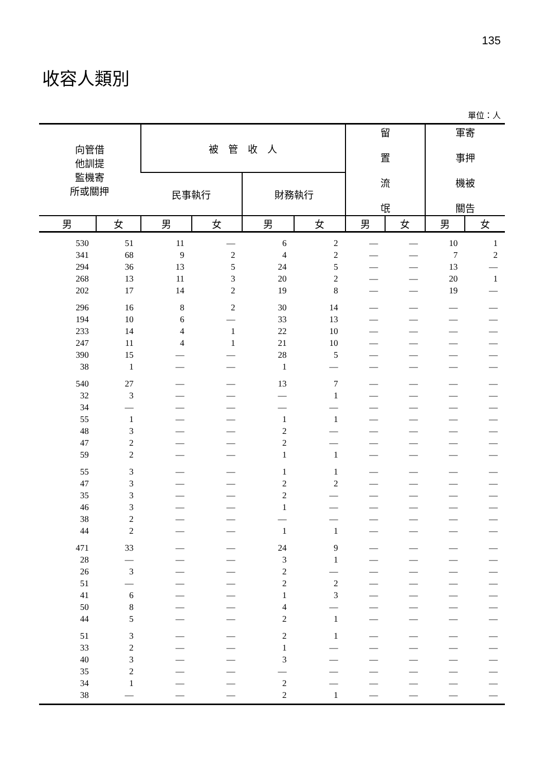135
收容人類別
單位：人
| 向管借 他訓提 監機寄 所或關押 | | 被 管 收 人 | | | | 留 置 流 氓 | | 軍寄 事押 機被 關告 | |
| --- | --- | --- | --- | --- | --- | --- | --- | --- | --- |
| | | 民事執行 | | 財務執行 | | | | | |
| 男 | 女 | 男 | 女 | 男 | 女 | 男 | 女 | 男 | 女 |
| 530 | 51 | 11 | — | 6 | 2 | — | — | 10 | 1 |
| 341 | 68 | 9 | 2 | 4 | 2 | — | — | 7 | 2 |
| 294 | 36 | 13 | 5 | 24 | 5 | — | — | 13 | — |
| 268 | 13 | 11 | 3 | 20 | 2 | — | — | 20 | 1 |
| 202 | 17 | 14 | 2 | 19 | 8 | — | — | 19 | — |
| 296 | 16 | 8 | 2 | 30 | 14 | — | — | — | — |
| 194 | 10 | 6 | — | 33 | 13 | — | — | — | — |
| 233 | 14 | 4 | 1 | 22 | 10 | — | — | — | — |
| 247 | 11 | 4 | 1 | 21 | 10 | — | — | — | — |
| 390 | 15 | — | — | 28 | 5 | — | — | — | — |
| 38 | 1 | — | — | 1 | — | — | — | — | — |
| 540 | 27 | — | — | 13 | 7 | — | — | — | — |
| 32 | 3 | — | — | — | 1 | — | — | — | — |
| 34 | — | — | — | — | — | — | — | — | — |
| 55 | 1 | — | — | 1 | 1 | — | — | — | — |
| 48 | 3 | — | — | 2 | — | — | — | — | — |
| 47 | 2 | — | — | 2 | — | — | — | — | — |
| 59 | 2 | — | — | 1 | 1 | — | — | — | — |
| 55 | 3 | — | — | 1 | 1 | — | — | — | — |
| 47 | 3 | — | — | 2 | 2 | — | — | — | — |
| 35 | 3 | — | — | 2 | — | — | — | — | — |
| 46 | 3 | — | — | 1 | — | — | — | — | — |
| 38 | 2 | — | — | — | — | — | — | — | — |
| 44 | 2 | — | — | 1 | 1 | — | — | — | — |
| 471 | 33 | — | — | 24 | 9 | — | — | — | — |
| 28 | — | — | — | 3 | 1 | — | — | — | — |
| 26 | 3 | — | — | 2 | — | — | — | — | — |
| 51 | — | — | — | 2 | 2 | — | — | — | — |
| 41 | 6 | — | — | 1 | 3 | — | — | — | — |
| 50 | 8 | — | — | 4 | — | — | — | — | — |
| 44 | 5 | — | — | 2 | 1 | — | — | — | — |
| 51 | 3 | — | — | 2 | 1 | — | — | — | — |
| 33 | 2 | — | — | 1 | — | — | — | — | — |
| 40 | 3 | — | — | 3 | — | — | — | — | — |
| 35 | 2 | — | — | — | — | — | — | — | — |
| 34 | 1 | — | — | 2 | — | — | — | — | — |
| 38 | — | — | — | 2 | 1 | — | — | — | — |